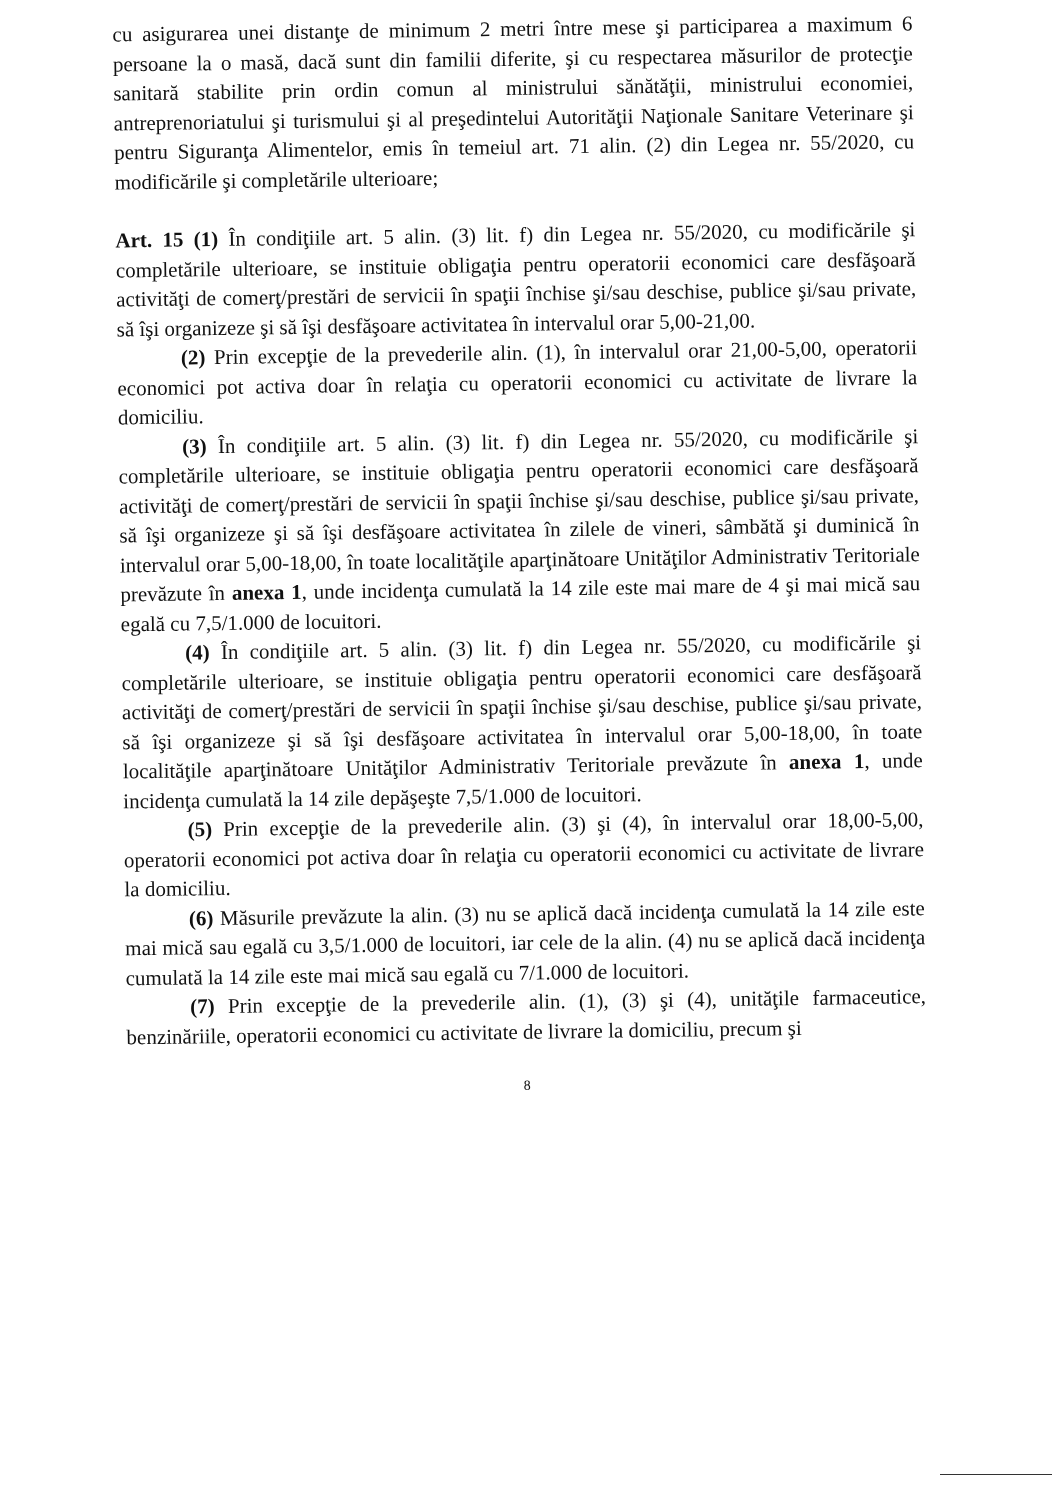cu asigurarea unei distanţe de minimum 2 metri între mese şi participarea a maximum 6 persoane la o masă, dacă sunt din familii diferite, şi cu respectarea măsurilor de protecţie sanitară stabilite prin ordin comun al ministrului sănătăţii, ministrului economiei, antreprenoriatului şi turismului şi al preşedintelui Autorităţii Naţionale Sanitare Veterinare şi pentru Siguranţa Alimentelor, emis în temeiul art. 71 alin. (2) din Legea nr. 55/2020, cu modificările şi completările ulterioare;
Art. 15 (1) În condiţiile art. 5 alin. (3) lit. f) din Legea nr. 55/2020, cu modificările şi completările ulterioare, se instituie obligaţia pentru operatorii economici care desfăşoară activităţi de comerţ/prestări de servicii în spaţii închise şi/sau deschise, publice şi/sau private, să îşi organizeze şi să îşi desfăşoare activitatea în intervalul orar 5,00-21,00.
(2) Prin excepţie de la prevederile alin. (1), în intervalul orar 21,00-5,00, operatorii economici pot activa doar în relaţia cu operatorii economici cu activitate de livrare la domiciliu.
(3) În condiţiile art. 5 alin. (3) lit. f) din Legea nr. 55/2020, cu modificările şi completările ulterioare, se instituie obligaţia pentru operatorii economici care desfăşoară activităţi de comerţ/prestări de servicii în spaţii închise şi/sau deschise, publice şi/sau private, să îşi organizeze şi să îşi desfăşoare activitatea în zilele de vineri, sâmbătă şi duminică în intervalul orar 5,00-18,00, în toate localităţile aparţinătoare Unităţilor Administrativ Teritoriale prevăzute în anexa 1, unde incidenţa cumulată la 14 zile este mai mare de 4 şi mai mică sau egală cu 7,5/1.000 de locuitori.
(4) În condiţiile art. 5 alin. (3) lit. f) din Legea nr. 55/2020, cu modificările şi completările ulterioare, se instituie obligaţia pentru operatorii economici care desfăşoară activităţi de comerţ/prestări de servicii în spaţii închise şi/sau deschise, publice şi/sau private, să îşi organizeze şi să îşi desfăşoare activitatea în intervalul orar 5,00-18,00, în toate localităţile aparţinătoare Unităţilor Administrativ Teritoriale prevăzute în anexa 1, unde incidenţa cumulată la 14 zile depăşeşte 7,5/1.000 de locuitori.
(5) Prin excepţie de la prevederile alin. (3) şi (4), în intervalul orar 18,00-5,00, operatorii economici pot activa doar în relaţia cu operatorii economici cu activitate de livrare la domiciliu.
(6) Măsurile prevăzute la alin. (3) nu se aplică dacă incidenţa cumulată la 14 zile este mai mică sau egală cu 3,5/1.000 de locuitori, iar cele de la alin. (4) nu se aplică dacă incidenţa cumulată la 14 zile este mai mică sau egală cu 7/1.000 de locuitori.
(7) Prin excepţie de la prevederile alin. (1), (3) şi (4), unităţile farmaceutice, benzinăriile, operatorii economici cu activitate de livrare la domiciliu, precum şi
8